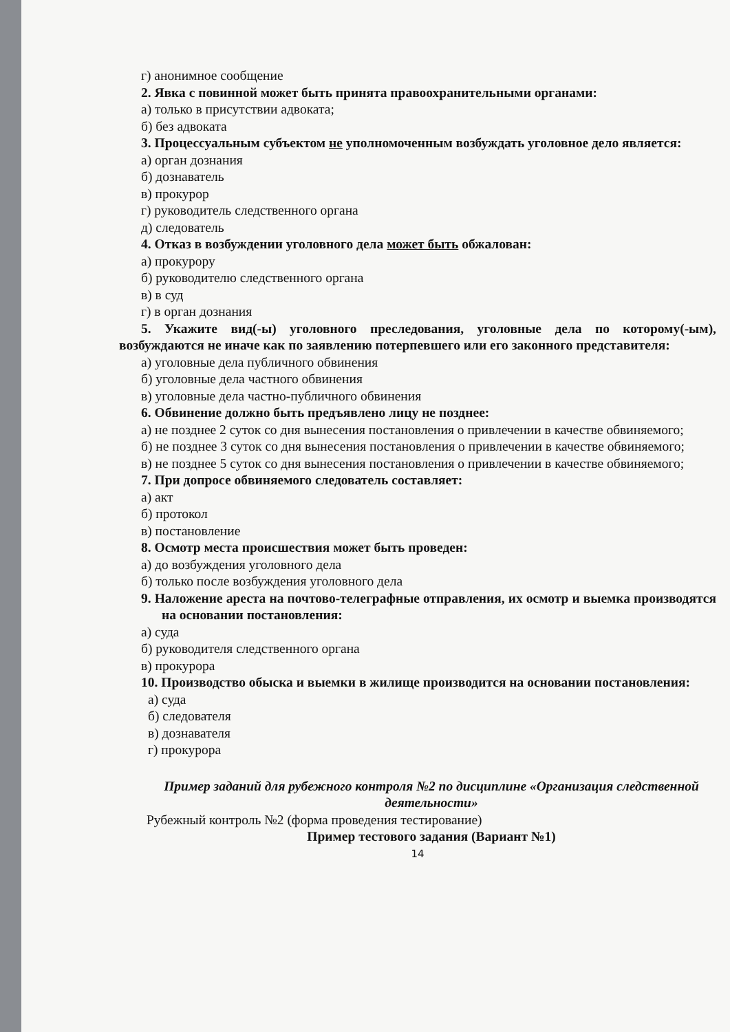г) анонимное сообщение
2. Явка с повинной может быть принята правоохранительными органами:
а) только в присутствии адвоката;
б) без адвоката
3. Процессуальным субъектом не уполномоченным возбуждать уголовное дело является:
а) орган дознания
б) дознаватель
в) прокурор
г) руководитель следственного органа
д) следователь
4. Отказ в возбуждении уголовного дела может быть обжалован:
а) прокурору
б) руководителю следственного органа
в) в суд
г) в орган дознания
5. Укажите вид(-ы) уголовного преследования, уголовные дела по которому(-ым), возбуждаются не иначе как по заявлению потерпевшего или его законного представителя:
а) уголовные дела публичного обвинения
б) уголовные дела частного обвинения
в) уголовные дела частно-публичного обвинения
6. Обвинение должно быть предъявлено лицу не позднее:
а) не позднее 2 суток со дня вынесения постановления о привлечении в качестве обвиняемого;
б) не позднее 3 суток со дня вынесения постановления о привлечении в качестве обвиняемого;
в) не позднее 5 суток со дня вынесения постановления о привлечении в качестве обвиняемого;
7. При допросе обвиняемого следователь составляет:
а) акт
б) протокол
в) постановление
8. Осмотр места происшествия может быть проведен:
а) до возбуждения уголовного дела
б) только после возбуждения уголовного дела
9. Наложение ареста на почтово-телеграфные отправления, их осмотр и выемка производятся на основании постановления:
а) суда
б) руководителя следственного органа
в) прокурора
10. Производство обыска и выемки в жилище производится на основании постановления:
а) суда
б) следователя
в) дознавателя
г) прокурора
Пример заданий для рубежного контроля №2 по дисциплине «Организация следственной деятельности»
Рубежный контроль №2 (форма проведения тестирование)
Пример тестового задания (Вариант №1)
14